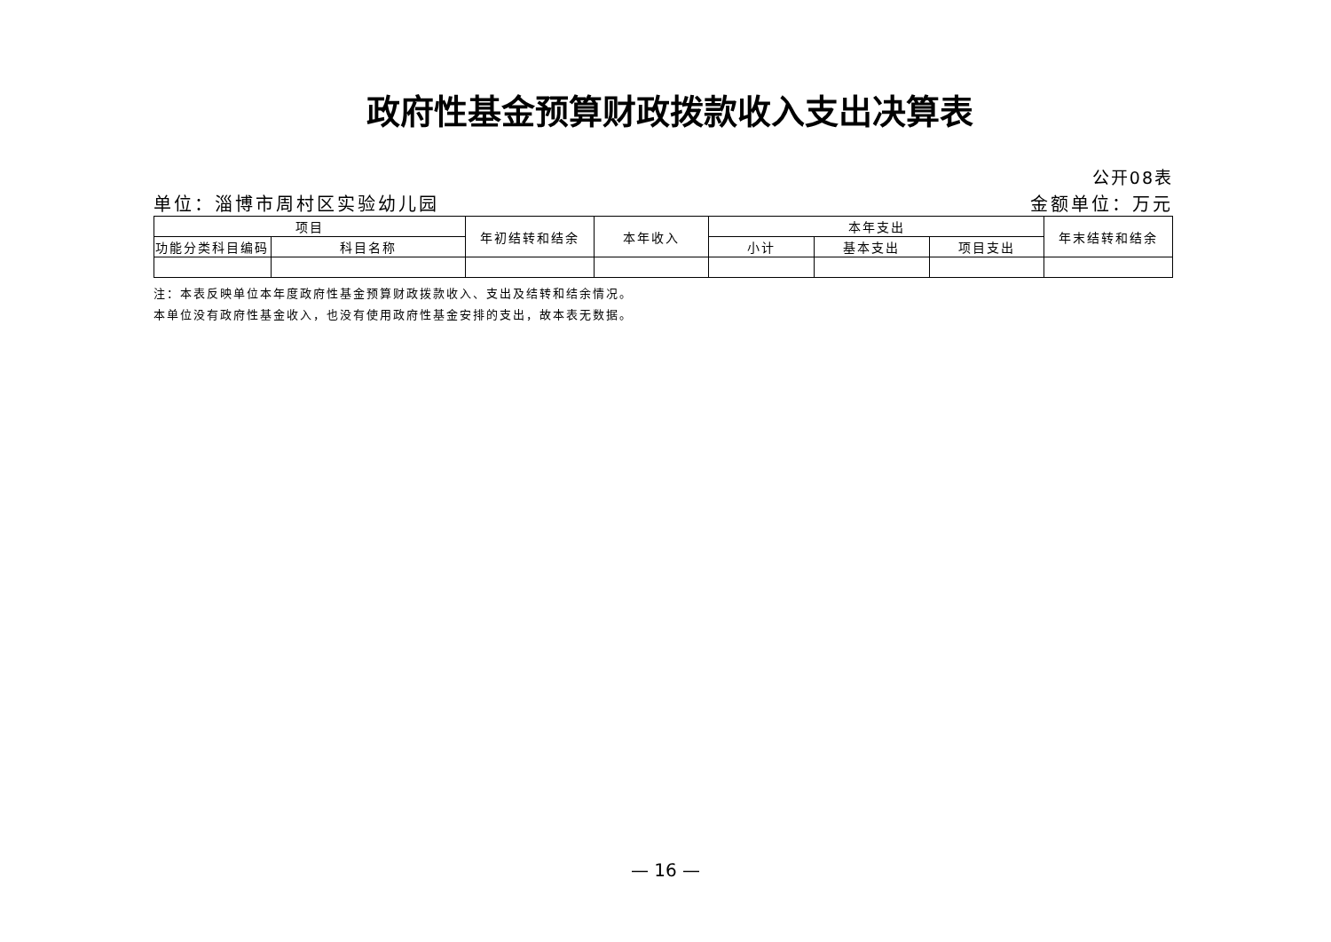政府性基金预算财政拨款收入支出决算表
公开08表
单位：淄博市周村区实验幼儿园 金额单位：万元
| 项目 | | 年初结转和结余 | 本年收入 | 本年支出 | | | 年末结转和结余 |
| --- | --- | --- | --- | --- | --- | --- | --- |
| 功能分类科目编码 | 科目名称 | | | 小计 | 基本支出 | 项目支出 | |
注：本表反映单位本年度政府性基金预算财政拨款收入、支出及结转和结余情况。
本单位没有政府性基金收入，也没有使用政府性基金安排的支出，故本表无数据。
— 16 —